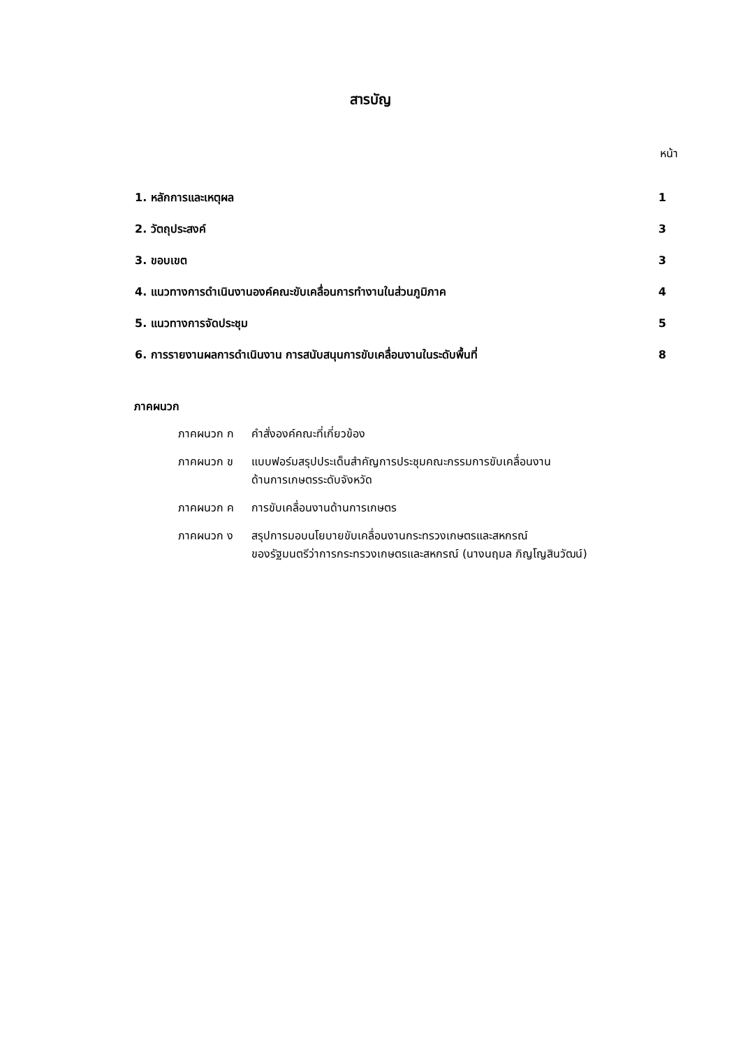สารบัญ
หน้า
| 1. หลักการและเหตุผล | 1 |
| 2. วัตถุประสงค์ | 3 |
| 3. ขอบเขต | 3 |
| 4. แนวทางการดำเนินงานองค์คณะขับเคลื่อนการทำงานในส่วนภูมิภาค | 4 |
| 5. แนวทางการจัดประชุม | 5 |
| 6. การรายงานผลการดำเนินงาน การสนับสนุนการขับเคลื่อนงานในระดับพื้นที่ | 8 |
ภาคผนวก
ภาคผนวก ก คำสั่งองค์คณะที่เกี่ยวข้อง
ภาคผนวก ข แบบฟอร์มสรุปประเด็นสำคัญการประชุมคณะกรรมการขับเคลื่อนงาน
ด้านการเกษตรระดับจังหวัด
ภาคผนวก ค การขับเคลื่อนงานด้านการเกษตร
ภาคผนวก ง สรุปการมอบนโยบายขับเคลื่อนงานกระทรวงเกษตรและสหกรณ์
ของรัฐมนตรีว่าการกระทรวงเกษตรและสหกรณ์ (นางนฤมล ภิญโญสินวัฒน์)